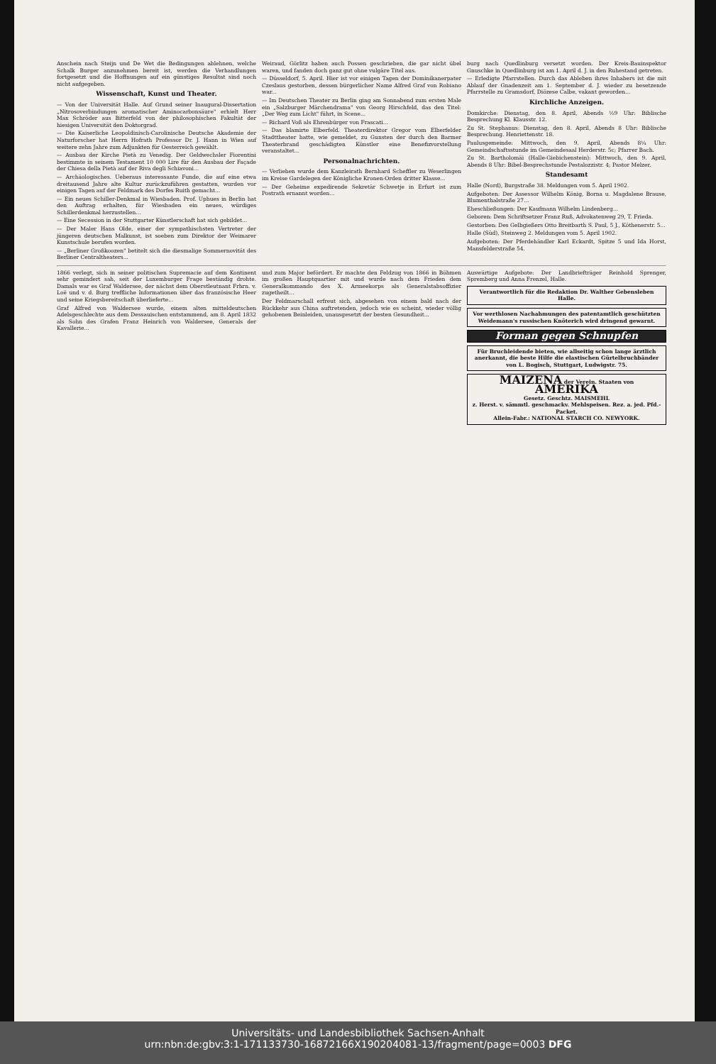Anschein nach Steijn und De Wet die Bedingungen ablehnen, welche Schalk Burger anzunehmen bereit ist, werden die Verhandlungen fortgesetzt und die Hoffnungen auf ein günstiges Resultat sind noch nicht aufgegeben.
Wissenschaft, Kunst und Theater.
— Von der Universität Halle. Auf Grund seiner Inaugural-Dissertation „Nitrosoverbindungen aromatischer Aminocarbonsäure" erhielt Herr Max Schröder aus Bitterfeld von der philosophischen Fakultät der hiesigen Universität den Doktorgrad.
— Die Kaiserliche Leopoldinisch-Carolinische Deutsche Akademie der Naturforscher hat Herrn Hofrath Professor Dr. J. Hann in Wien auf weitere zehn Jahre zum Adjunkten für Oesterreich gewählt.
— Ausbau der Kirche Pietà zu Venedig. Der Geldwechsler Fiorentini bestimmte in seinem Testament 10 000 Lire für den Ausbau der Façade der Chiesa della Pietà auf der Riva degli Schiavoni...
— Archäologisches. Ueberaus interessante Funde, die auf eine etwa dreitausend Jahre alte Kultur zurückzuführen gestatten, wurden vor einigen Tagen auf der Feldmark des Dorfes Ruith gemacht...
— Ein neues Schiller-Denkmal in Wiesbaden. Prof. Uphues in Berlin hat den Auftrag erhalten, für Wiesbaden ein neues, würdiges Schillerdenkmal herzustellen...
— Eine Secession in der Stuttgarter Künstlerschaft hat sich gebildet...
— Der Maler Hans Olde, einer der sympathischsten Vertreter der jüngeren deutschen Malkunst, ist soeben zum Direktor der Weimarer Kunstschule berufen worden.
— „Berliner Großkoozen" betitelt sich die diesmalige Sommernovität des Berliner Centraltheaters...
Weiraud, Görlitz haben auch Possen geschrieben, die gar nicht übel waren, und fanden doch ganz gut ohne vulgäre Titel aus.
— Düsseldorf, 5. April. Hier ist vor einigen Tagen der Dominikanerpater Czeslaus gestorben, dessen bürgerlicher Name Alfred Graf von Robiano war...
— Im Deutschen Theater zu Berlin ging am Sonnabend zum ersten Male ein „Salzburger Märchendrama" von Georg Hirschfeld, das den Titel: „Der Weg zum Licht" führt, in Scene...
— Richard Voß als Ehrenbürger von Frascati...
— Das blamirte Elberfeld. Theaterdirektor Gregor vom Elberfelder Stadttheater hatte, wie gemeldet, zu Gunsten der durch den Barmer Theaterbrand geschädigten Künstler eine Benefizvorstellung veranstaltet...
Personalnachrichten.
— Verliehen wurde dem Kanzleirath Bernhard Scheffler zu Weserlingen im Kreise Gardelegen der Königliche Kronen-Orden dritter Klasse...
— Der Geheime expedirende Sekretär Schwetje in Erfurt ist zum Postrath ernannt worden...
burg nach Quedlinburg versetzt worden. Der Kreis-Bauinspektor Gnuschke in Quedlinburg ist am 1. April d. J. in den Ruhestand getreten.
— Erledigte Pfarrstellen. Durch das Ableben ihres Inhabers ist die mit Ablauf der Gnadenzeit am 1. September d. J. wieder zu besetzende Pfarrstelle zu Gramsdorf, Diözese Calbe, vakant geworden...
Kirchliche Anzeigen.
Domkirche: Dienstag, den 8. April, Abends ½9 Uhr: Biblische Besprechung Kl. Klausstr. 12.
Zu St. Stephanus: Dienstag, den 8. April, Abends 8 Uhr: Biblische Besprechung. Henriettenstr. 18.
Paulusgemeinde: Mittwoch, den 9. April, Abends 8¼ Uhr: Gemeindschaftsstunde im Gemeindesaal Herderstr. 5c; Pfarrer Bach.
Zu St. Bartholomäi (Halle-Giebichenstein): Mittwoch, den 9. April, Abends 8 Uhr: Bibel-Besprechstunde Pestalozzistr. 4; Pastor Melzer.
Standesamt
Halle (Nord), Burgstraße 38. Meldungen vom 5. April 1902.
Aufgeboten: Der Assessor Wilhelm König, Borna u. Magdalene Brause, Blumenthalstraße 27...
Eheschließungen: Der Kaufmann Wilhelm Lindenberg...
Geboren: Dem Schriftsetzer Franz Ruß, Advokatenweg 29, T. Frieda.
Gestorben: Des Gelbgießers Otto Breitbarth S. Paul, 5 J., Köthenerstr. 5...
Halle (Süd), Steinweg 2. Meldungen vom 5. April 1902.
Aufgeboten: Der Pferdehändler Karl Eckardt, Spitze 5 und Ida Horst, Mansfelderstraße 54.
1866 verlegt, sich in seiner politischen Supremacie auf dem Kontinent sehr gemindert sah, seit der Luxemburger Frage beständig drohte. Damals war es Graf Waldersee, der nächst dem Oberstleutnant Frhrn. v. Loë und v. d. Burg treffliche Informationen über das französische Heer und seine Kriegsbereitschaft überlieferte...
Graf Alfred von Waldersee wurde, einem alten mitteldeutschen Adelsgeschlechte aus dem Dessauischen entstammend, am 8. April 1832 als Sohn des Grafen Franz Heinrich von Waldersee, Generals der Kavallerie...
und zum Major befördert. Er machte den Feldzug von 1866 in Böhmen im großen Hauptquartier mit und wurde nach dem Frieden dem Generalkommando des X. Armeekorps als Generalstabsoffizier zugetheilt...
Der Feldmarschall erfreut sich, abgesehen von einem bald nach der Rückkehr aus China auftretenden, jedoch wie es scheint, wieder völlig gehobenen Beinleiden, unausgesetzt der besten Gesundheit...
Auswärtige Aufgebote: Der Landbriefträger Reinhold Sprenger, Spremberg und Anna Frenzel, Halle.
Verantwortlich für die Redaktion Dr. Walther Gebensleben Halle.
Vor werthlosen Nachahmungen des patentamtlich geschützten Weidemann's russischen Knöterich wird dringend gewarnt.
Forman gegen Schnupfen
Für Bruchleidende bieten, wie allseitig schon lange ärztlich anerkannt, die beste Hilfe die elastischen Gürtelbruchbänder von L. Bogisch, Stuttgart, Ludwigstr. 75.
MAIZENA der Verein. Staaten von AMERIKA
Gesetz. Geschtz. MAISMEHL
z. Herst. v. sämmtl. geschmackv. Mehlspeisen. Rez. a. jed. Pfd.-Packet.
Allein-Fabr.: NATIONAL STARCH CO. NEWYORK.
Universitäts- und Landesbibliothek Sachsen-Anhalt
urn:nbn:de:gbv:3:1-171133730-16872166X190204081-13/fragment/page=0003 DFG